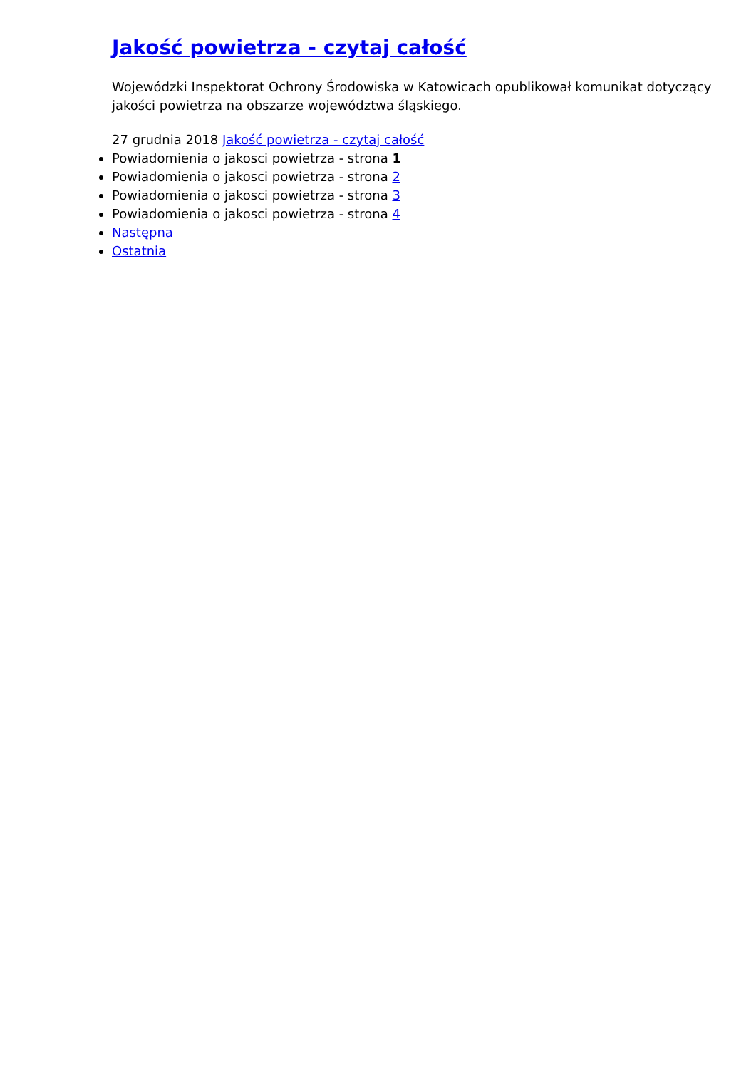Jakość powietrza - czytaj całość
Wojewódzki Inspektorat Ochrony Środowiska w Katowicach opublikował komunikat dotyczący jakości powietrza na obszarze województwa śląskiego.
27 grudnia 2018 Jakość powietrza - czytaj całość
Powiadomienia o jakosci powietrza - strona 1
Powiadomienia o jakosci powietrza - strona 2
Powiadomienia o jakosci powietrza - strona 3
Powiadomienia o jakosci powietrza - strona 4
Następna
Ostatnia